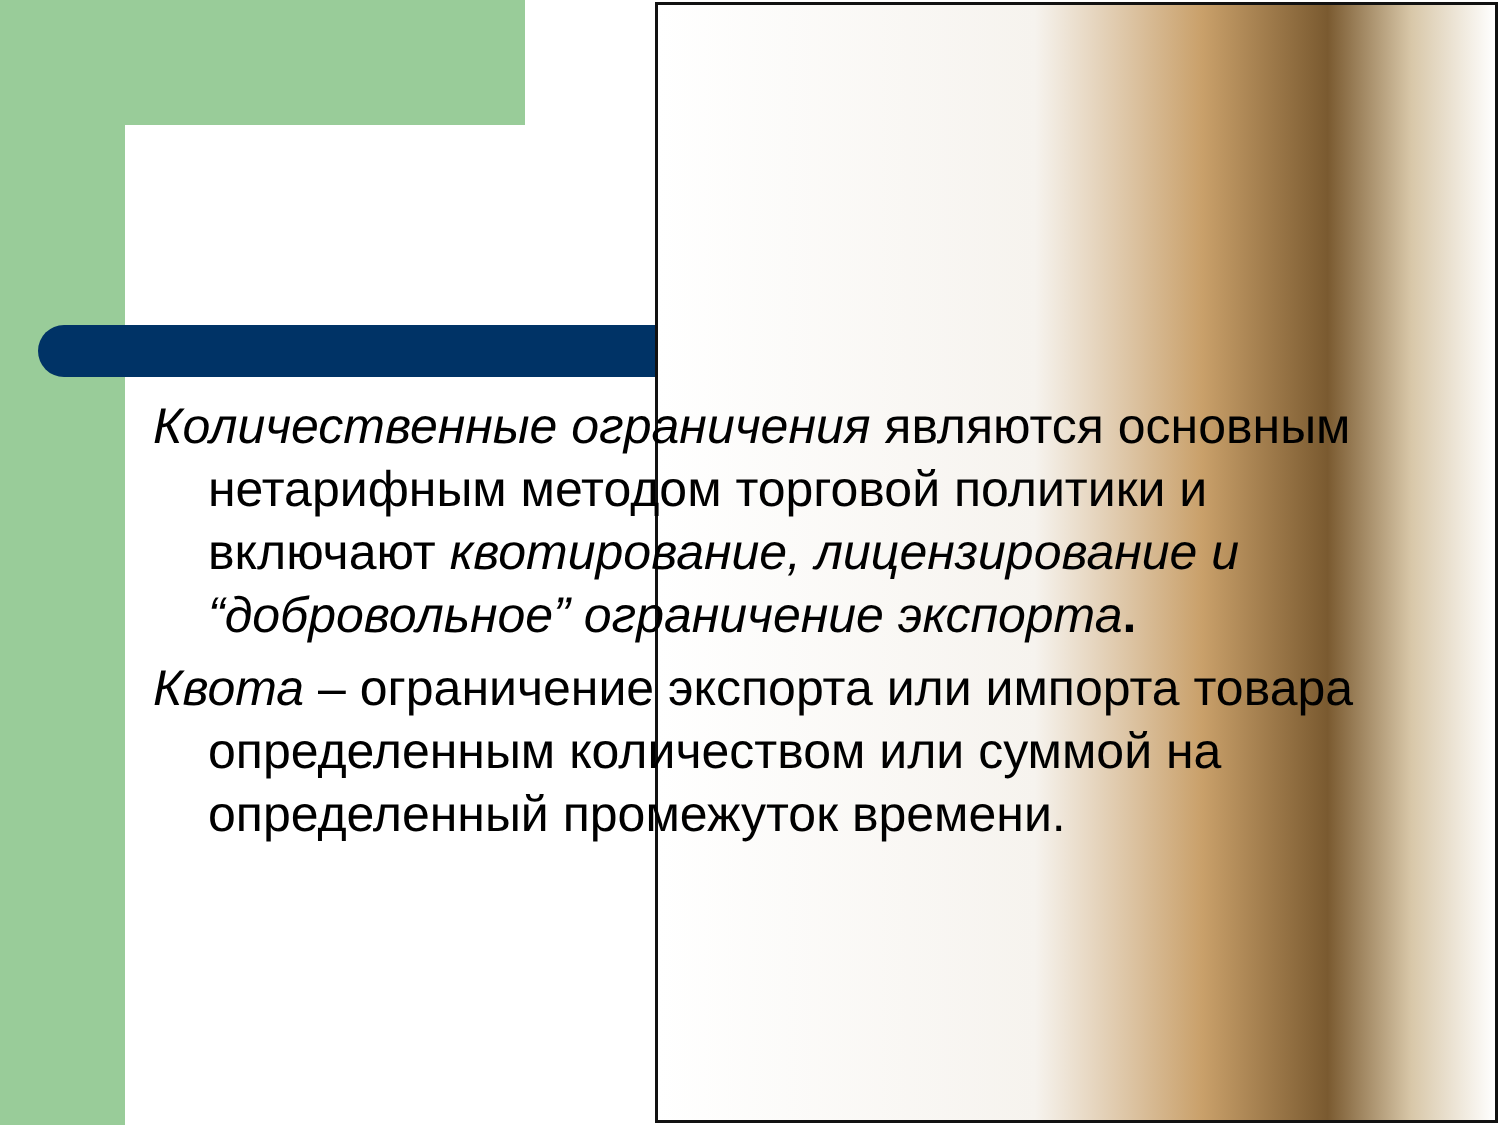Количественные ограничения являются основным нетарифным методом торговой политики и включают квотирование, лицензирование и “добровольное” ограничение экспорта.
Квота – ограничение экспорта или импорта товара определенным количеством или суммой на определенный промежуток времени.